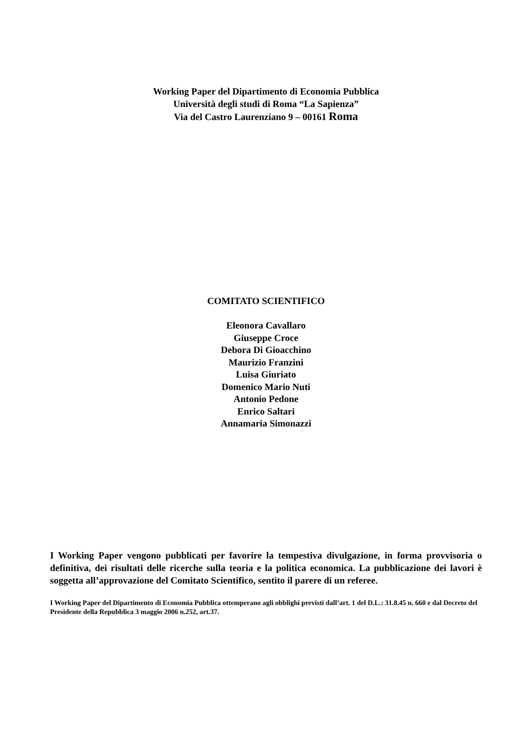Working Paper del Dipartimento di Economia Pubblica
Università degli studi di Roma “La Sapienza”
Via del Castro Laurenziano 9 – 00161 Roma
COMITATO SCIENTIFICO
Eleonora Cavallaro
Giuseppe Croce
Debora Di Gioacchino
Maurizio Franzini
Luisa Giuriato
Domenico Mario Nuti
Antonio Pedone
Enrico Saltari
Annamaria Simonazzi
I Working Paper vengono pubblicati per favorire la tempestiva divulgazione, in forma provvisoria o definitiva, dei risultati delle ricerche sulla teoria e la politica economica. La pubblicazione dei lavori è soggetta all’approvazione del Comitato Scientifico, sentito il parere di un referee.
I Working Paper del Dipartimento di Economia Pubblica ottemperano agli obblighi previsti dall’art. 1 del D.L.: 31.8.45 n. 660 e dal Decreto del Presidente della Repubblica 3 maggio 2006 n.252, art.37.